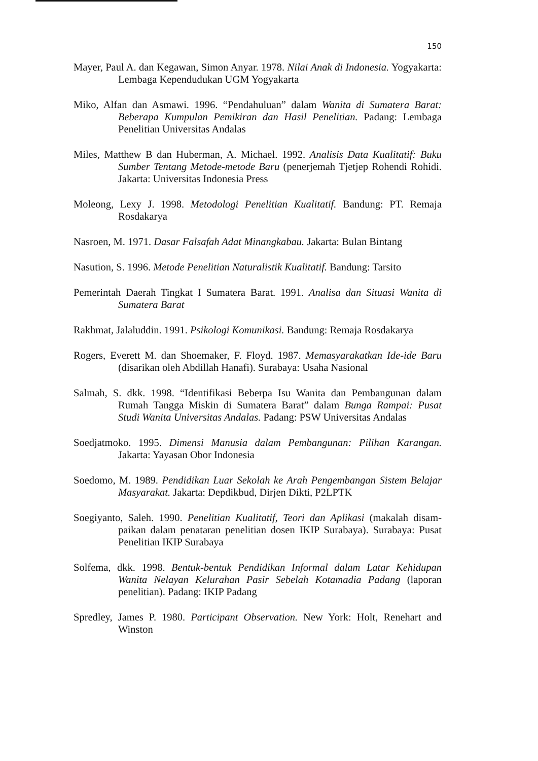150
Mayer, Paul A. dan Kegawan, Simon Anyar. 1978. Nilai Anak di Indonesia. Yogya­karta: Lembaga Kependudukan UGM Yogyakarta
Miko, Alfan dan Asmawi. 1996. “Pendahuluan” dalam Wanita di Sumatera Barat: Beberapa Kumpulan Pemikiran dan Hasil Penelitian. Padang: Lembaga Penelitian Universitas Andalas
Miles, Matthew B dan Huberman, A. Michael. 1992. Analisis Data Kualitatif: Buku Sumber Tentang Metode-metode Baru (penerjemah Tjetjep Rohendi Rohidi. Jakarta: Universitas Indonesia Press
Moleong, Lexy J. 1998. Metodologi Penelitian Kualitatif. Bandung: PT. Remaja Rosdakarya
Nasroen, M. 1971. Dasar Falsafah Adat Minangkabau. Jakarta: Bulan Bintang
Nasution, S. 1996. Metode Penelitian Naturalistik Kualitatif. Bandung: Tarsito
Pemerintah Daerah Tingkat I Sumatera Barat. 1991. Analisa dan Situasi Wanita di Sumatera Barat
Rakhmat, Jalaluddin. 1991. Psikologi Komunikasi. Bandung: Remaja Rosdakarya
Rogers, Everett M. dan Shoemaker, F. Floyd. 1987. Memasyarakatkan Ide-ide Baru (disarikan oleh Abdillah Hanafi). Surabaya: Usaha Nasional
Salmah, S. dkk. 1998. “Identifikasi Beberpa Isu Wanita dan Pembangunan dalam Rumah Tangga Miskin di Sumatera Barat” dalam Bunga Rampai: Pusat Studi Wanita Universitas Andalas. Padang: PSW Universitas Andalas
Soedjatmoko. 1995. Dimensi Manusia dalam Pembangunan: Pilihan Karangan. Jakarta: Yayasan Obor Indonesia
Soedomo, M. 1989. Pendidikan Luar Sekolah ke Arah Pengembangan Sistem Belajar Masyarakat. Jakarta: Depdikbud, Dirjen Dikti, P2LPTK
Soegiyanto, Saleh. 1990. Penelitian Kualitatif, Teori dan Aplikasi (makalah disam­paikan dalam penataran penelitian dosen IKIP Surabaya). Surabaya: Pusat Penelitian IKIP Surabaya
Solfema, dkk. 1998. Bentuk-bentuk Pendidikan Informal dalam Latar Kehidupan Wanita Nelayan Kelurahan Pasir Sebelah Kotamadia Padang (laporan penelitian). Padang: IKIP Padang
Spredley, James P. 1980. Participant Observation. New York: Holt, Renehart and Winston